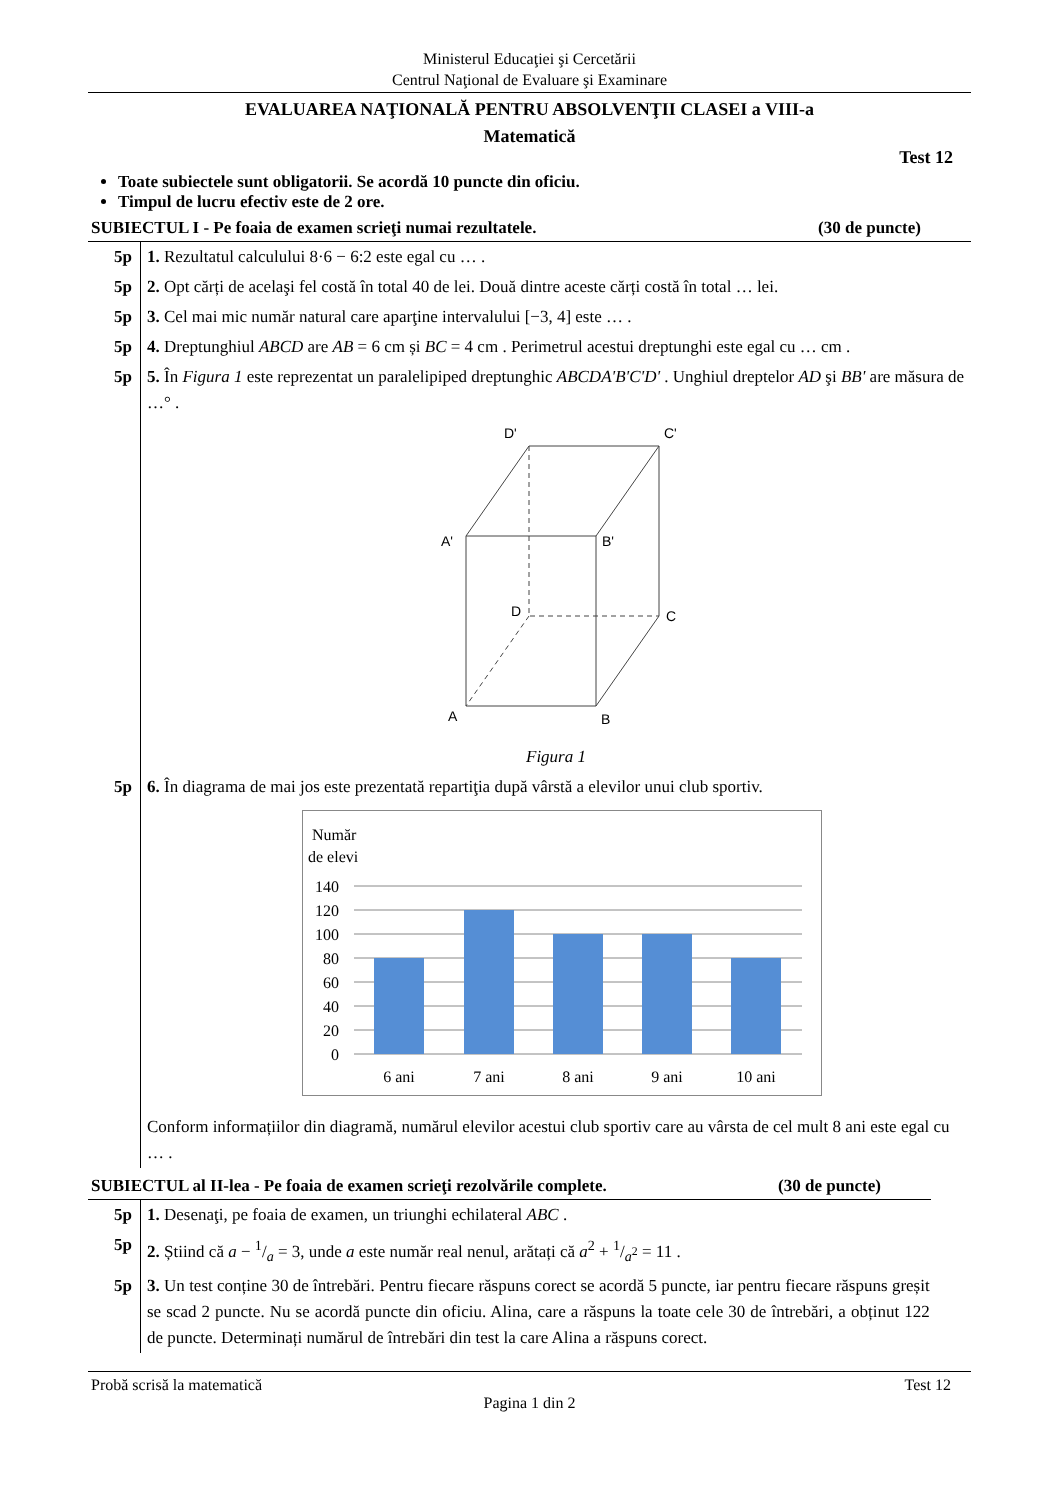Ministerul Educaţiei şi Cercetării
Centrul Naţional de Evaluare şi Examinare
EVALUAREA NAŢIONALĂ PENTRU ABSOLVENŢII CLASEI a VIII-a
Matematică
Test 12
Toate subiectele sunt obligatorii. Se acordă 10 puncte din oficiu.
Timpul de lucru efectiv este de 2 ore.
SUBIECTUL I - Pe foaia de examen scrieţi numai rezultatele. (30 de puncte)
| 5p | 1. Rezultatul calculului 8·6 − 6:2 este egal cu … . |
| 5p | 2. Opt cărți de acelaşi fel costă în total 40 de lei. Două dintre aceste cărți costă în total … lei. |
| 5p | 3. Cel mai mic număr natural care aparţine intervalului [−3, 4] este … . |
| 5p | 4. Dreptunghiul ABCD are AB = 6 cm și BC = 4 cm . Perimetrul acestui dreptunghi este egal cu … cm . |
| 5p | 5. În Figura 1 este reprezentat un paralelipiped dreptunghic ABCDA'B'C'D' . Unghiul dreptelor AD şi BB' are măsura de …° . D' C' A' B' D C A B Figura 1 |
| 5p | 6. În diagrama de mai jos este prezentată repartiţia după vârstă a elevilor unui club sportiv. Număr de elevi 140 120 100 80 60 40 20 0 6 ani 7 ani 8 ani 9 ani 10 ani Conform informațiilor din diagramă, numărul elevilor acestui club sportiv care au vârsta de cel mult 8 ani este egal cu … . |
SUBIECTUL al II-lea - Pe foaia de examen scrieţi rezolvările complete. (30 de puncte)
| 5p | 1. Desenaţi, pe foaia de examen, un triunghi echilateral ABC . |
| 5p | 2. Știind că a − 1/a = 3, unde a este număr real nenul, arătați că a<sup>2</sup> + 1/a<sup>2</sup> = 11 . |
| 5p | 3. Un test conține 30 de întrebări. Pentru fiecare răspuns corect se acordă 5 puncte, iar pentru fiecare răspuns greșit se scad 2 puncte. Nu se acordă puncte din oficiu. Alina, care a răspuns la toate cele 30 de întrebări, a obținut 122 de puncte. Determinați numărul de întrebări din test la care Alina a răspuns corect. |
Probă scrisă la matematică Test 12
Pagina 1 din 2